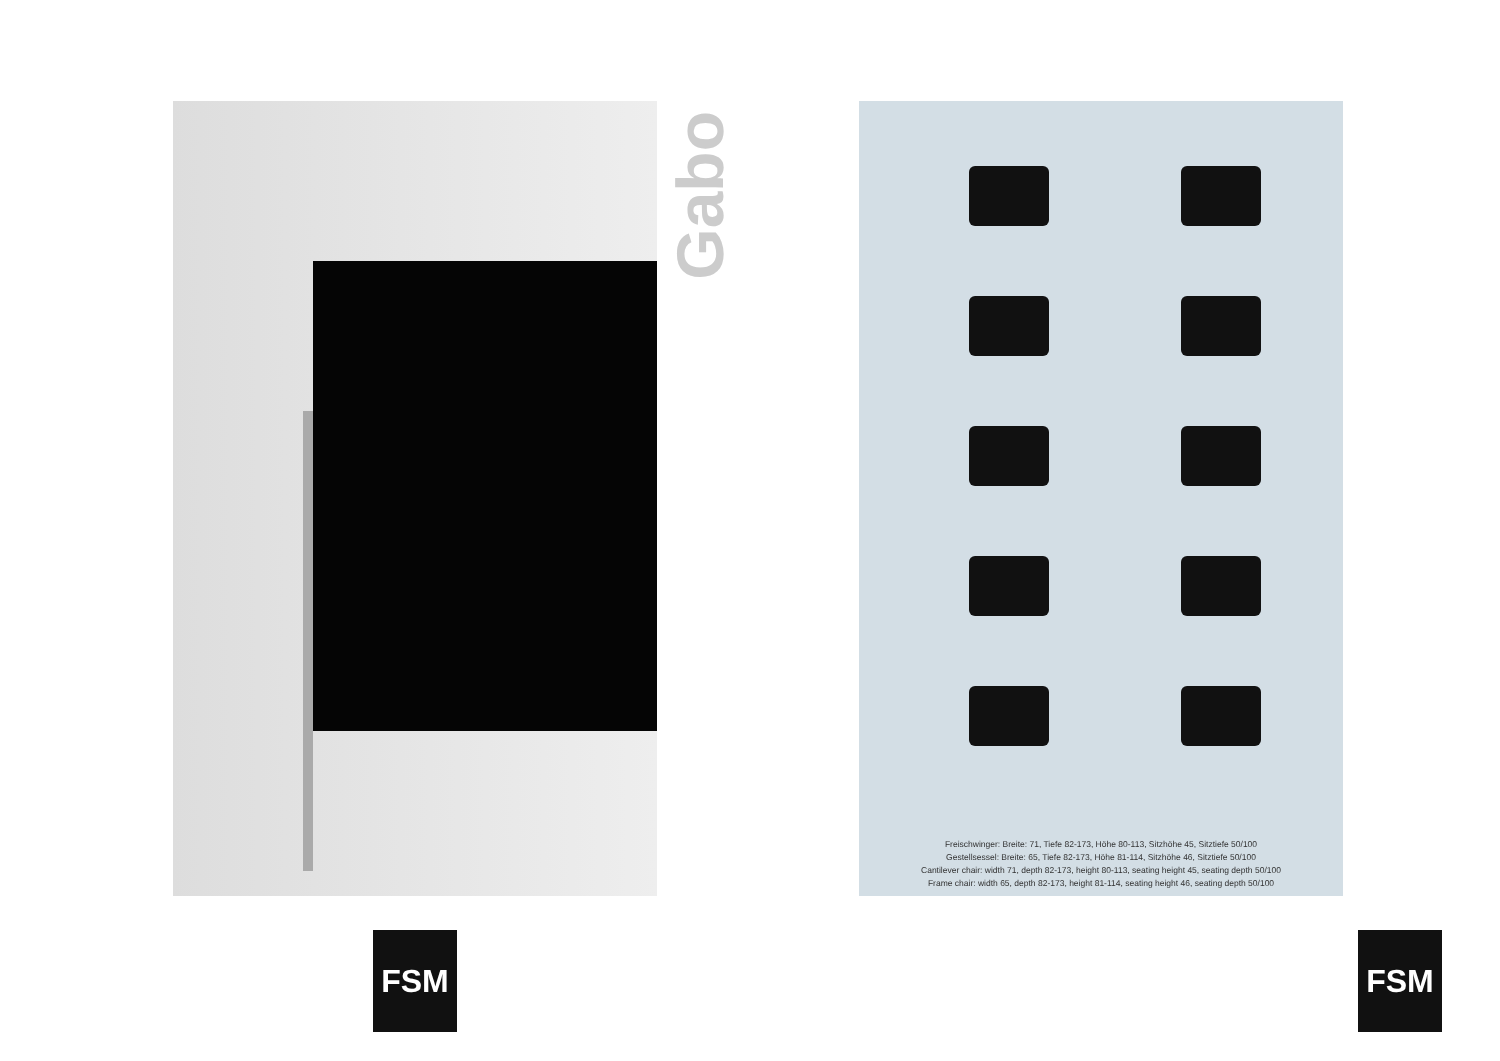Gabo
Freischwinger: Breite: 71, Tiefe 82-173, Höhe 80-113, Sitzhöhe 45, Sitztiefe 50/100
Gestellsessel: Breite: 65, Tiefe 82-173, Höhe 81-114, Sitzhöhe 46, Sitztiefe 50/100
Cantilever chair: width 71, depth 82-173, height 80-113, seating height 45, seating depth 50/100
Frame chair: width 65, depth 82-173, height 81-114, seating height 46, seating depth 50/100
FSM FSM